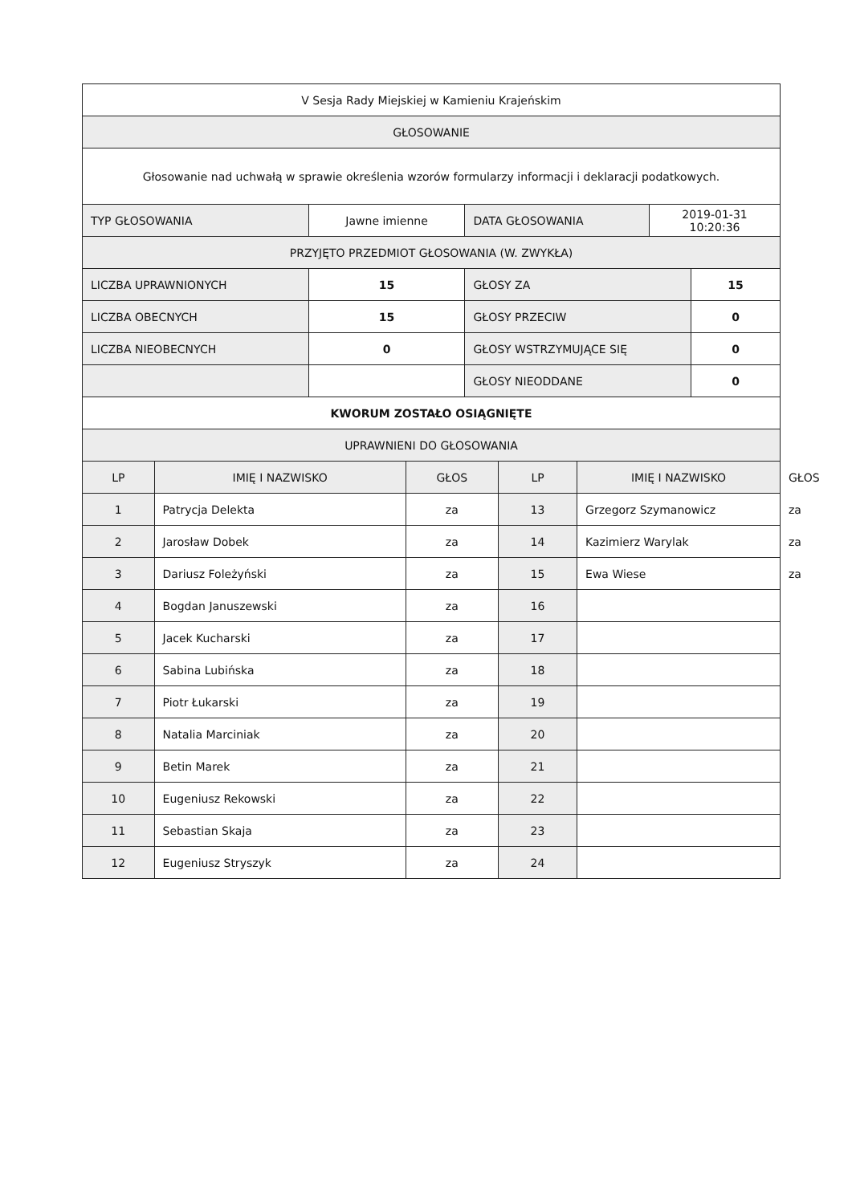| V Sesja Rady Miejskiej w Kamieniu Krajeńskim |
| GŁOSOWANIE |
| Głosowanie nad uchwałą w sprawie określenia wzorów formularzy informacji i deklaracji podatkowych. |
| TYP GŁOSOWANIA | Jawne imienne | DATA GŁOSOWANIA | 2019-01-31 10:20:36 |
| PRZYJĘTO PRZEDMIOT GŁOSOWANIA (W. ZWYKŁA) | | | |
| LICZBA UPRAWNIONYCH | 15 | GŁOSY ZA | 15 |
| LICZBA OBECNYCH | 15 | GŁOSY PRZECIW | 0 |
| LICZBA NIEOBECNYCH | 0 | GŁOSY WSTRZYMUJĄCE SIĘ | 0 |
| | | GŁOSY NIEODDANE | 0 |
| KWORUM ZOSTAŁO OSIĄGNIĘTE | | | |
| UPRAWNIENI DO GŁOSOWANIA | | | |
| LP | IMIĘ I NAZWISKO | GŁOS | LP | IMIĘ I NAZWISKO | GŁOS |
| --- | --- | --- | --- | --- | --- |
| 1 | Patrycja Delekta | za | 13 | Grzegorz Szymanowicz | za |
| 2 | Jarosław Dobek | za | 14 | Kazimierz Warylak | za |
| 3 | Dariusz Foleżyński | za | 15 | Ewa Wiese | za |
| 4 | Bogdan Januszewski | za | 16 | | |
| 5 | Jacek Kucharski | za | 17 | | |
| 6 | Sabina Lubińska | za | 18 | | |
| 7 | Piotr Łukarski | za | 19 | | |
| 8 | Natalia Marciniak | za | 20 | | |
| 9 | Betin Marek | za | 21 | | |
| 10 | Eugeniusz Rekowski | za | 22 | | |
| 11 | Sebastian Skaja | za | 23 | | |
| 12 | Eugeniusz Stryszyk | za | 24 | | |